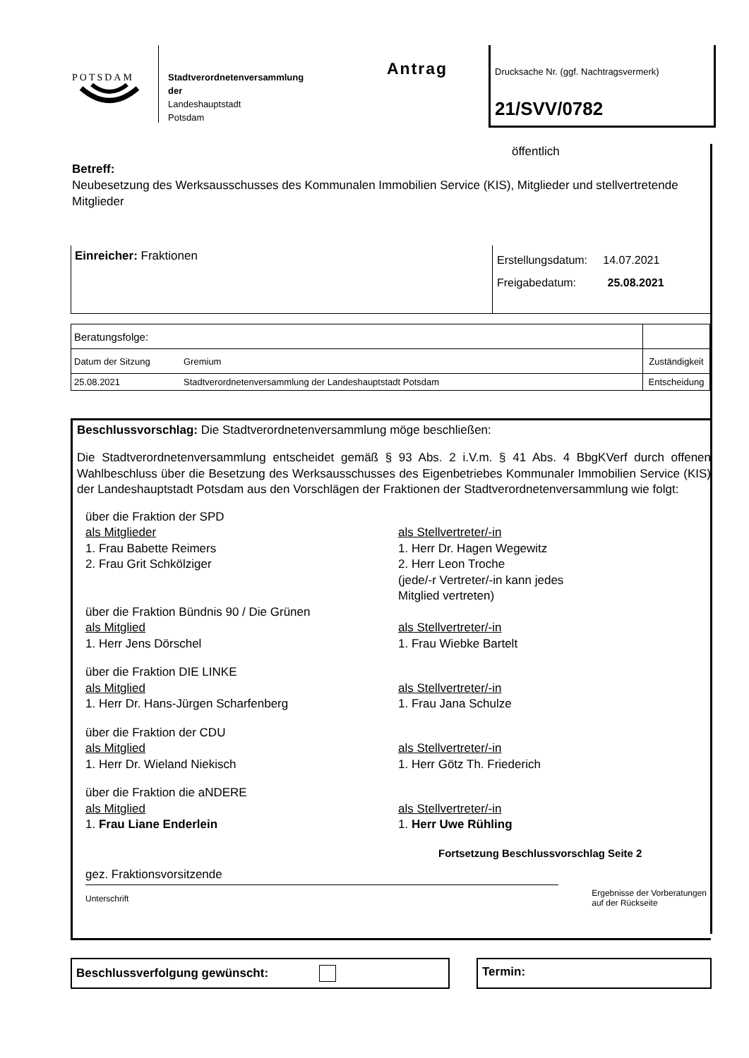POTSDAM
Stadtverordnetenversammlung
der
Landeshauptstadt
Potsdam
Antrag
Drucksache Nr. (ggf. Nachtragsvermerk)
21/SVV/0782
öffentlich
Betreff:
Neubesetzung des Werksausschusses des Kommunalen Immobilien Service (KIS), Mitglieder und stellvertretende Mitglieder
Einreicher: Fraktionen
Erstellungsdatum: 14.07.2021
Freigabedatum: 25.08.2021
| Beratungsfolge: | | |
| Datum der Sitzung | Gremium | Zuständigkeit |
| 25.08.2021 | Stadtverordnetenversammlung der Landeshauptstadt Potsdam | Entscheidung |
Beschlussvorschlag: Die Stadtverordnetenversammlung möge beschließen:
Die Stadtverordnetenversammlung entscheidet gemäß § 93 Abs. 2 i.V.m. § 41 Abs. 4 BbgKVerf durch offenen Wahlbeschluss über die Besetzung des Werksausschusses des Eigenbetriebes Kommunaler Immobilien Service (KIS) der Landeshauptstadt Potsdam aus den Vorschlägen der Fraktionen der Stadtverordnetenversammlung wie folgt:
über die Fraktion der SPD
als Mitglieder
1. Frau Babette Reimers
2. Frau Grit Schkölziger
als Stellvertreter/-in
1. Herr Dr. Hagen Wegewitz
2. Herr Leon Troche
(jede/-r Vertreter/-in kann jedes
Mitglied vertreten)
über die Fraktion Bündnis 90 / Die Grünen
als Mitglied
1. Herr Jens Dörschel
als Stellvertreter/-in
1. Frau Wiebke Bartelt
über die Fraktion DIE LINKE
als Mitglied
1. Herr Dr. Hans-Jürgen Scharfenberg
als Stellvertreter/-in
1. Frau Jana Schulze
über die Fraktion der CDU
als Mitglied
1. Herr Dr. Wieland Niekisch
als Stellvertreter/-in
1. Herr Götz Th. Friederich
über die Fraktion die aNDERE
als Mitglied
1. Frau Liane Enderlein
als Stellvertreter/-in
1. Herr Uwe Rühling
Fortsetzung Beschlussvorschlag Seite 2
gez. Fraktionsvorsitzende
Unterschrift Ergebnisse der Vorberatungen
auf der Rückseite
Beschlussverfolgung gewünscht: Termin: